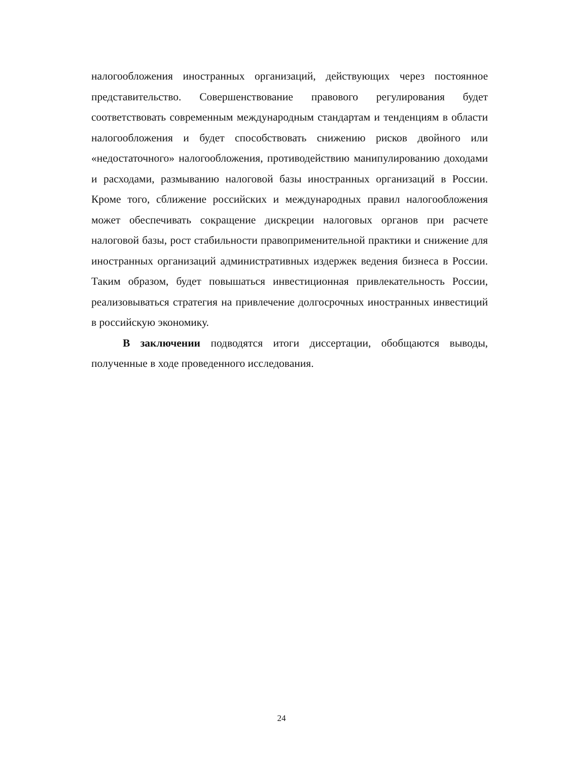налогообложения иностранных организаций, действующих через постоянное представительство. Совершенствование правового регулирования будет соответствовать современным международным стандартам и тенденциям в области налогообложения и будет способствовать снижению рисков двойного или «недостаточного» налогообложения, противодействию манипулированию доходами и расходами, размыванию налоговой базы иностранных организаций в России. Кроме того, сближение российских и международных правил налогообложения может обеспечивать сокращение дискреции налоговых органов при расчете налоговой базы, рост стабильности правоприменительной практики и снижение для иностранных организаций административных издержек ведения бизнеса в России. Таким образом, будет повышаться инвестиционная привлекательность России, реализовываться стратегия на привлечение долгосрочных иностранных инвестиций в российскую экономику.
В заключении подводятся итоги диссертации, обобщаются выводы, полученные в ходе проведенного исследования.
24